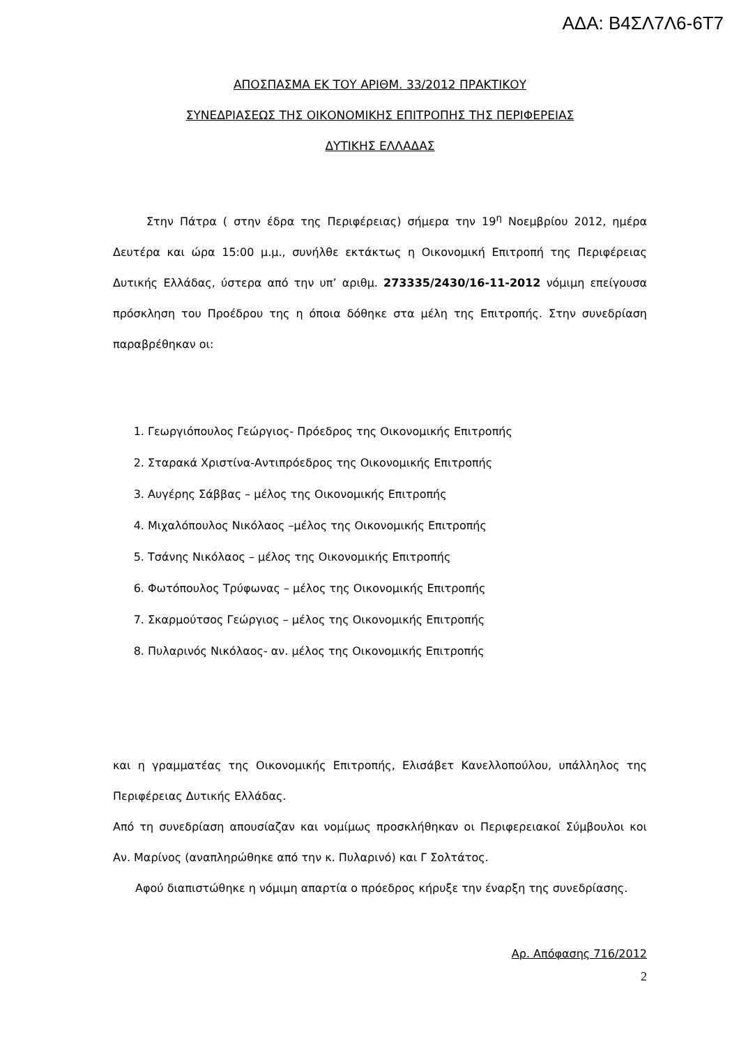ΑΔΑ: Β4ΣΛ7Λ6-6Τ7
ΑΠΟΣΠΑΣΜΑ ΕΚ ΤΟΥ ΑΡΙΘΜ. 33/2012 ΠΡΑΚΤΙΚΟΥ
ΣΥΝΕΔΡΙΑΣΕΩΣ ΤΗΣ ΟΙΚΟΝΟΜΙΚΗΣ ΕΠΙΤΡΟΠΗΣ ΤΗΣ ΠΕΡΙΦΕΡΕΙΑΣ
ΔΥΤΙΚΗΣ ΕΛΛΑΔΑΣ
Στην Πάτρα ( στην έδρα της Περιφέρειας) σήμερα την 19<sup>η</sup> Νοεμβρίου 2012, ημέρα Δευτέρα και ώρα 15:00 μ.μ., συνήλθε εκτάκτως η Οικονομική Επιτροπή της Περιφέρειας Δυτικής Ελλάδας, ύστερα από την υπ’ αριθμ. 273335/2430/16-11-2012 νόμιμη επείγουσα πρόσκληση του Προέδρου της η όποια δόθηκε στα μέλη της Επιτροπής. Στην συνεδρίαση παραβρέθηκαν οι:
1. Γεωργιόπουλος Γεώργιος- Πρόεδρος της Οικονομικής Επιτροπής
2. Σταρακά Χριστίνα-Αντιπρόεδρος της Οικονομικής Επιτροπής
3. Αυγέρης Σάββας – μέλος της Οικονομικής Επιτροπής
4. Μιχαλόπουλος Νικόλαος –μέλος της Οικονομικής Επιτροπής
5. Τσάνης Νικόλαος – μέλος της Οικονομικής Επιτροπής
6. Φωτόπουλος Τρύφωνας – μέλος της Οικονομικής Επιτροπής
7. Σκαρμούτσος Γεώργιος – μέλος της Οικονομικής Επιτροπής
8. Πυλαρινός Νικόλαος- αν. μέλος της Οικονομικής Επιτροπής
και η γραμματέας της Οικονομικής Επιτροπής, Ελισάβετ Κανελλοπούλου, υπάλληλος της Περιφέρειας Δυτικής Ελλάδας.
Από τη συνεδρίαση απουσίαζαν και νομίμως προσκλήθηκαν οι Περιφερειακοί Σύμβουλοι κοι Αν. Μαρίνος (αναπληρώθηκε από την κ. Πυλαρινό) και Γ Σολτάτος.
Αφού διαπιστώθηκε η νόμιμη απαρτία ο πρόεδρος κήρυξε την έναρξη της συνεδρίασης.
Αρ. Απόφασης 716/2012
2